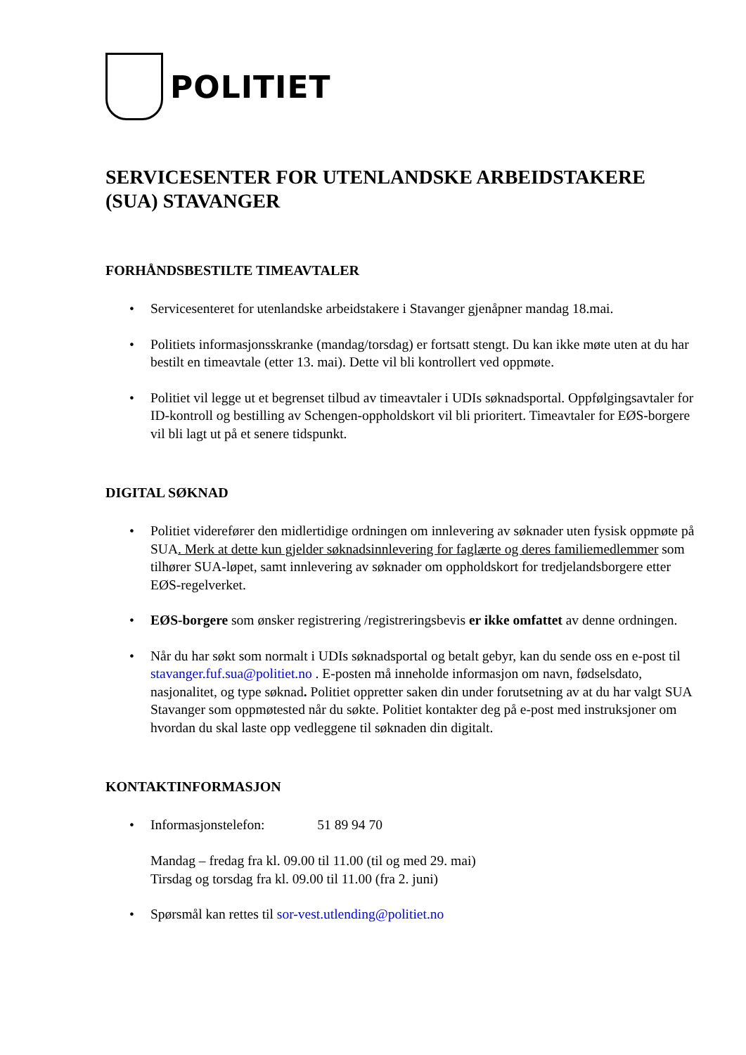POLITIET
SERVICESENTER FOR UTENLANDSKE ARBEIDSTAKERE (SUA) STAVANGER
FORHÅNDSBESTILTE TIMEAVTALER
• Servicesenteret for utenlandske arbeidstakere i Stavanger gjenåpner mandag 18.mai.
• Politiets informasjonsskranke (mandag/torsdag) er fortsatt stengt. Du kan ikke møte uten at du har bestilt en timeavtale (etter 13. mai). Dette vil bli kontrollert ved oppmøte.
• Politiet vil legge ut et begrenset tilbud av timeavtaler i UDIs søknadsportal. Oppfølgingsavtaler for ID-kontroll og bestilling av Schengen-oppholdskort vil bli prioritert. Timeavtaler for EØS-borgere vil bli lagt ut på et senere tidspunkt.
DIGITAL SØKNAD
• Politiet viderefører den midlertidige ordningen om innlevering av søknader uten fysisk oppmøte på SUA. Merk at dette kun gjelder søknadsinnlevering for faglærte og deres familiemedlemmer som tilhører SUA-løpet, samt innlevering av søknader om oppholdskort for tredjelandsborgere etter EØS-regelverket.
• EØS-borgere som ønsker registrering /registreringsbevis er ikke omfattet av denne ordningen.
• Når du har søkt som normalt i UDIs søknadsportal og betalt gebyr, kan du sende oss en e-post til stavanger.fuf.sua@politiet.no . E-posten må inneholde informasjon om navn, fødselsdato, nasjonalitet, og type søknad. Politiet oppretter saken din under forutsetning av at du har valgt SUA Stavanger som oppmøtested når du søkte. Politiet kontakter deg på e-post med instruksjoner om hvordan du skal laste opp vedleggene til søknaden din digitalt.
KONTAKTINFORMASJON
• Informasjonstelefon: 51 89 94 70
Mandag – fredag fra kl. 09.00 til 11.00 (til og med 29. mai)
Tirsdag og torsdag fra kl. 09.00 til 11.00 (fra 2. juni)
• Spørsmål kan rettes til sor-vest.utlending@politiet.no